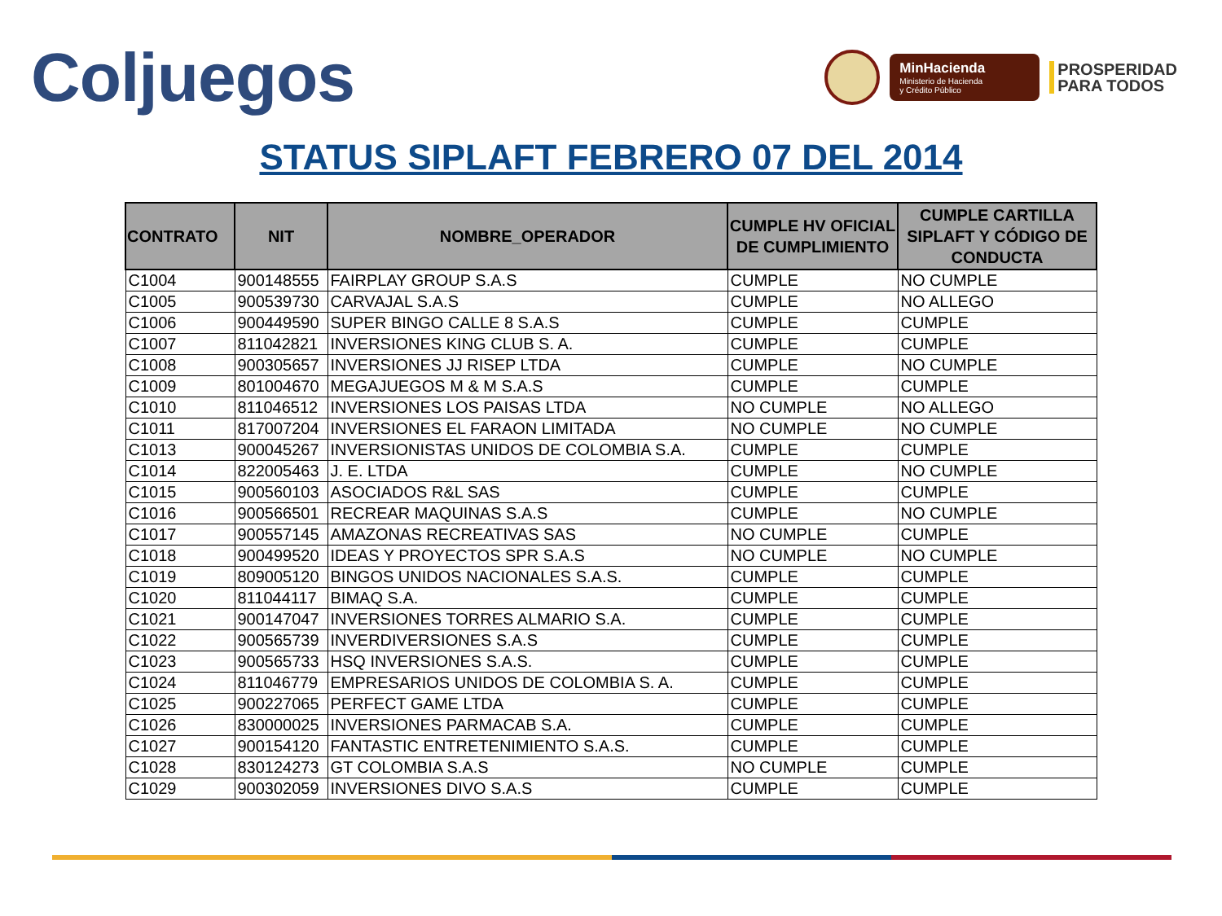Coljuegos
MinHacienda
Ministerio de Hacienda
y Crédito Público
PROSPERIDAD
PARA TODOS
STATUS SIPLAFT FEBRERO 07 DEL 2014
| CONTRATO | NIT | NOMBRE_OPERADOR | CUMPLE HV OFICIAL DE CUMPLIMIENTO | CUMPLE CARTILLA SIPLAFT Y CÓDIGO DE CONDUCTA |
| --- | --- | --- | --- | --- |
| C1004 | 900148555 | FAIRPLAY GROUP S.A.S | CUMPLE | NO CUMPLE |
| C1005 | 900539730 | CARVAJAL S.A.S | CUMPLE | NO ALLEGO |
| C1006 | 900449590 | SUPER BINGO CALLE 8 S.A.S | CUMPLE | CUMPLE |
| C1007 | 811042821 | INVERSIONES KING CLUB S. A. | CUMPLE | CUMPLE |
| C1008 | 900305657 | INVERSIONES JJ RISEP LTDA | CUMPLE | NO CUMPLE |
| C1009 | 801004670 | MEGAJUEGOS M & M S.A.S | CUMPLE | CUMPLE |
| C1010 | 811046512 | INVERSIONES LOS PAISAS LTDA | NO CUMPLE | NO ALLEGO |
| C1011 | 817007204 | INVERSIONES EL FARAON LIMITADA | NO CUMPLE | NO CUMPLE |
| C1013 | 900045267 | INVERSIONISTAS UNIDOS DE COLOMBIA S.A. | CUMPLE | CUMPLE |
| C1014 | 822005463 | J. E. LTDA | CUMPLE | NO CUMPLE |
| C1015 | 900560103 | ASOCIADOS R&L SAS | CUMPLE | CUMPLE |
| C1016 | 900566501 | RECREAR MAQUINAS S.A.S | CUMPLE | NO CUMPLE |
| C1017 | 900557145 | AMAZONAS RECREATIVAS SAS | NO CUMPLE | CUMPLE |
| C1018 | 900499520 | IDEAS Y PROYECTOS SPR S.A.S | NO CUMPLE | NO CUMPLE |
| C1019 | 809005120 | BINGOS UNIDOS NACIONALES S.A.S. | CUMPLE | CUMPLE |
| C1020 | 811044117 | BIMAQ S.A. | CUMPLE | CUMPLE |
| C1021 | 900147047 | INVERSIONES TORRES ALMARIO S.A. | CUMPLE | CUMPLE |
| C1022 | 900565739 | INVERDIVERSIONES S.A.S | CUMPLE | CUMPLE |
| C1023 | 900565733 | HSQ INVERSIONES S.A.S. | CUMPLE | CUMPLE |
| C1024 | 811046779 | EMPRESARIOS UNIDOS DE COLOMBIA S. A. | CUMPLE | CUMPLE |
| C1025 | 900227065 | PERFECT GAME LTDA | CUMPLE | CUMPLE |
| C1026 | 830000025 | INVERSIONES PARMACAB S.A. | CUMPLE | CUMPLE |
| C1027 | 900154120 | FANTASTIC ENTRETENIMIENTO S.A.S. | CUMPLE | CUMPLE |
| C1028 | 830124273 | GT COLOMBIA S.A.S | NO CUMPLE | CUMPLE |
| C1029 | 900302059 | INVERSIONES DIVO S.A.S | CUMPLE | CUMPLE |